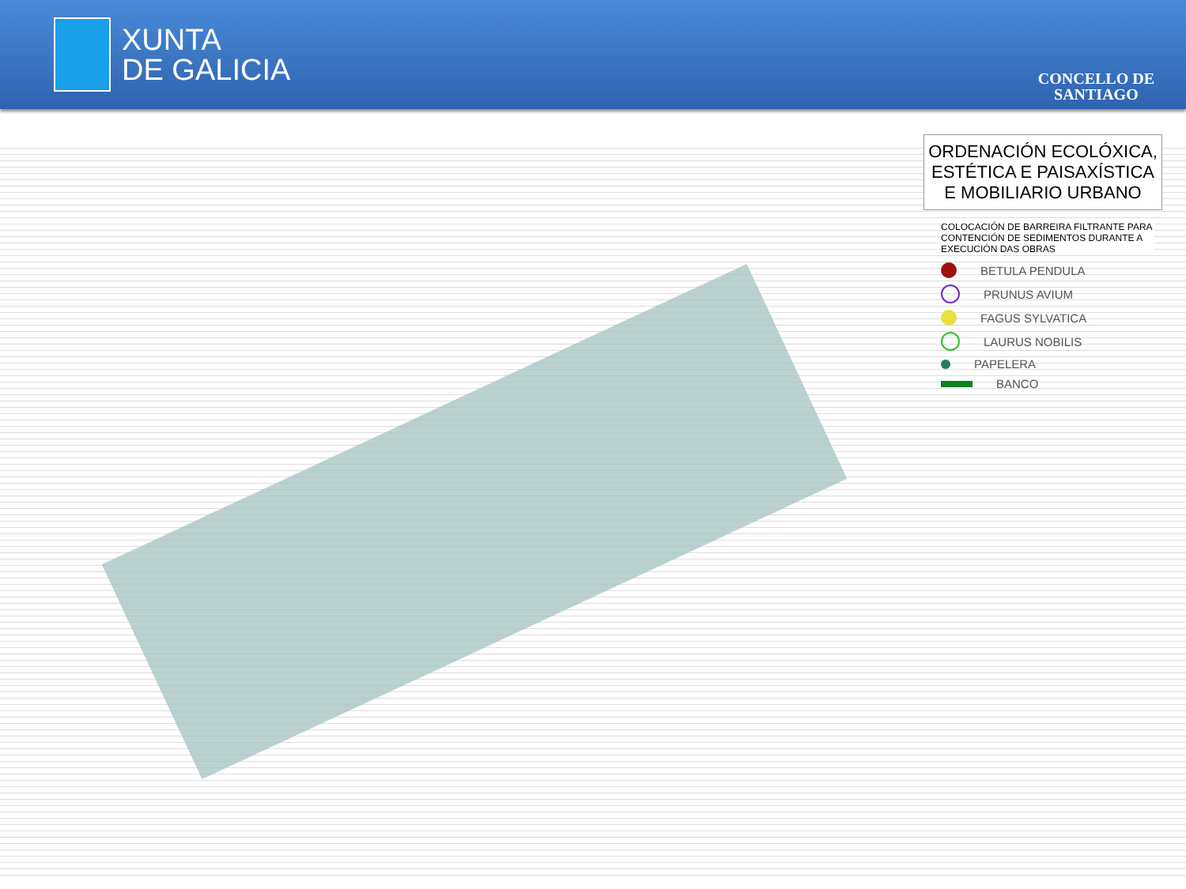XUNTA
DE GALICIA
CONCELLO DE
SANTIAGO
ORDENACIÓN ECOLÓXICA, ESTÉTICA E PAISAXÍSTICA E MOBILIARIO URBANO
COLOCACIÓN DE BARREIRA FILTRANTE PARA CONTENCIÓN DE SEDIMENTOS DURANTE A EXECUCIÓN DAS OBRAS
BETULA PENDULA
PRUNUS AVIUM
FAGUS SYLVATICA
LAURUS NOBILIS
PAPELERA
BANCO